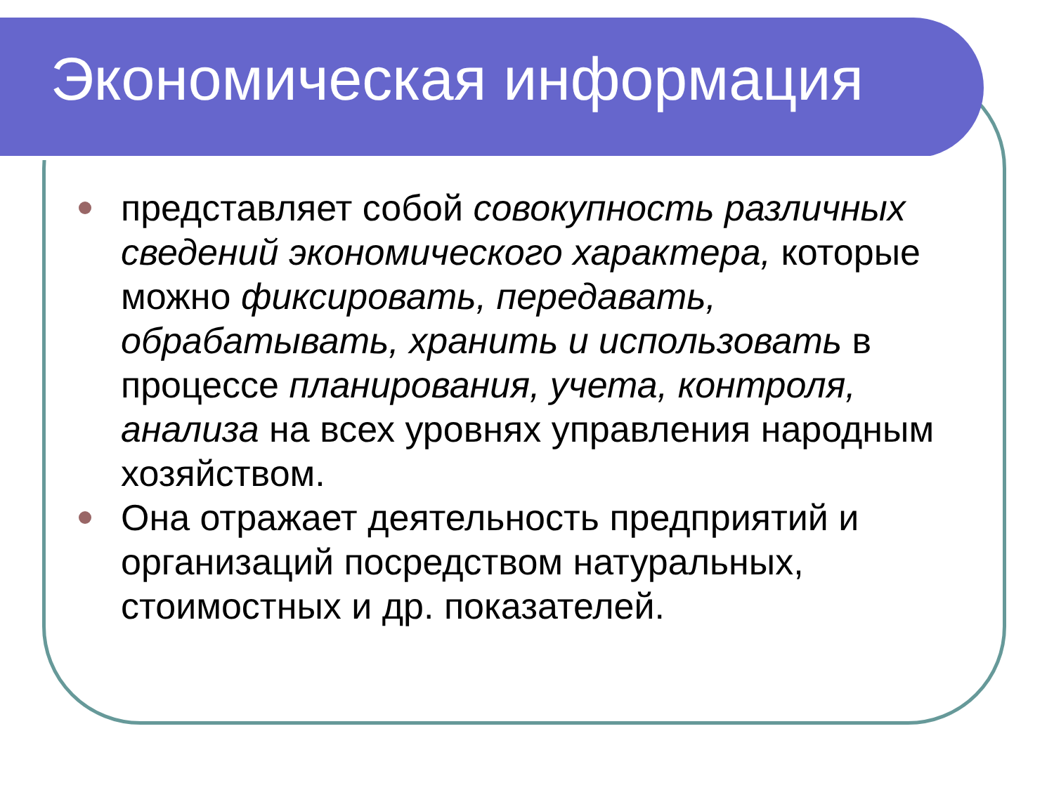Экономическая информация
представляет собой совокупность различных сведений экономического характера, которые можно фиксировать, передавать, обрабатывать, хранить и использовать в процессе планирования, учета, контроля, анализа на всех уровнях управления народным хозяйством.
Она отражает деятельность предприятий и организаций посредством натуральных, стоимостных и др. показателей.